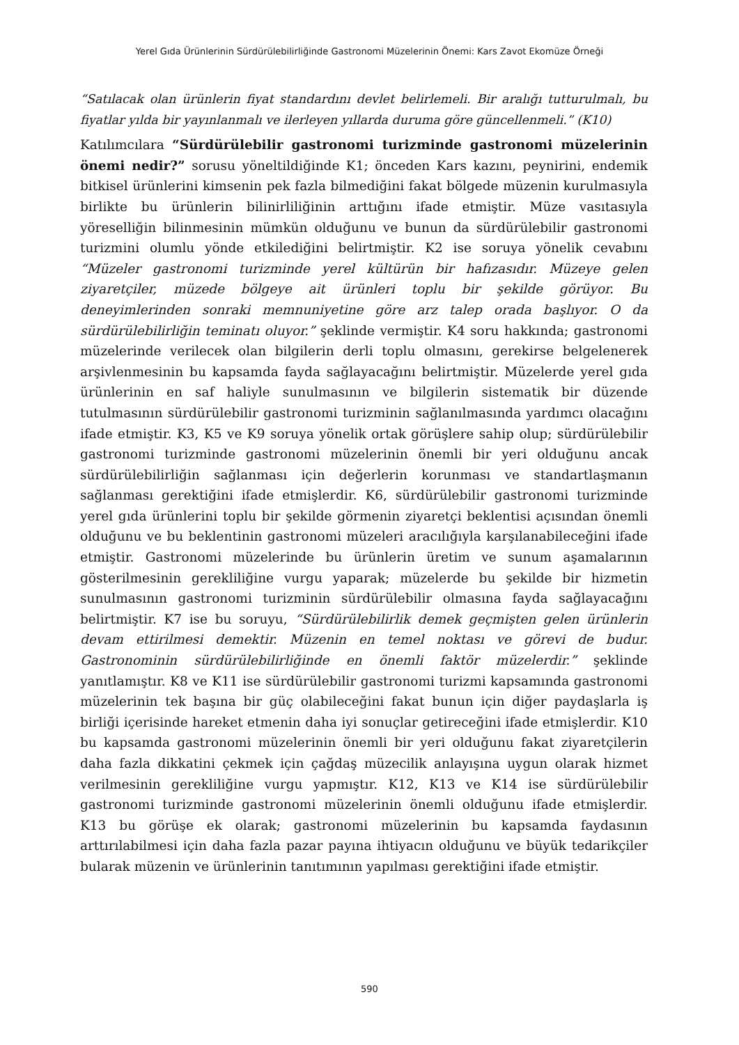Yerel Gıda Ürünlerinin Sürdürülebilirliğinde Gastronomi Müzelerinin Önemi: Kars Zavot Ekomüze Örneği
“Satılacak olan ürünlerin fiyat standardını devlet belirlemeli. Bir aralığı tutturulmalı, bu fiyatlar yılda bir yayınlanmalı ve ilerleyen yıllarda duruma göre güncellenmeli.” (K10)
Katılımcılara “Sürdürülebilir gastronomi turizminde gastronomi müzelerinin önemi nedir?” sorusu yöneltildiğinde K1; önceden Kars kazını, peynirini, endemik bitkisel ürünlerini kimsenin pek fazla bilmediğini fakat bölgede müzenin kurulmasıyla birlikte bu ürünlerin bilinirliliğinin arttığını ifade etmiştir. Müze vasıtasıyla yöreselliğin bilinmesinin mümkün olduğunu ve bunun da sürdürülebilir gastronomi turizmini olumlu yönde etkilediğini belirtmiştir. K2 ise soruya yönelik cevabını “Müzeler gastronomi turizminde yerel kültürün bir hafızasıdır. Müzeye gelen ziyaretçiler, müzede bölgeye ait ürünleri toplu bir şekilde görüyor. Bu deneyimlerinden sonraki memnuniyetine göre arz talep orada başlıyor. O da sürdürülebilirliğin teminatı oluyor.” şeklinde vermiştir. K4 soru hakkında; gastronomi müzelerinde verilecek olan bilgilerin derli toplu olmasını, gerekirse belgelenerek arşivlenmesinin bu kapsamda fayda sağlayacağını belirtmiştir. Müzelerde yerel gıda ürünlerinin en saf haliyle sunulmasının ve bilgilerin sistematik bir düzende tutulmasının sürdürülebilir gastronomi turizminin sağlanılmasında yardımcı olacağını ifade etmiştir. K3, K5 ve K9 soruya yönelik ortak görüşlere sahip olup; sürdürülebilir gastronomi turizminde gastronomi müzelerinin önemli bir yeri olduğunu ancak sürdürülebilirliğin sağlanması için değerlerin korunması ve standartlaşmanın sağlanması gerektiğini ifade etmişlerdir. K6, sürdürülebilir gastronomi turizminde yerel gıda ürünlerini toplu bir şekilde görmenin ziyaretçi beklentisi açısından önemli olduğunu ve bu beklentinin gastronomi müzeleri aracılığıyla karşılanabileceğini ifade etmiştir. Gastronomi müzelerinde bu ürünlerin üretim ve sunum aşamalarının gösterilmesinin gerekliliğine vurgu yaparak; müzelerde bu şekilde bir hizmetin sunulmasının gastronomi turizminin sürdürülebilir olmasına fayda sağlayacağını belirtmiştir. K7 ise bu soruyu, “Sürdürülebilirlik demek geçmişten gelen ürünlerin devam ettirilmesi demektir. Müzenin en temel noktası ve görevi de budur. Gastronominin sürdürülebilirliğinde en önemli faktör müzelerdir.” şeklinde yanıtlamıştır. K8 ve K11 ise sürdürülebilir gastronomi turizmi kapsamında gastronomi müzelerinin tek başına bir güç olabileceğini fakat bunun için diğer paydaşlarla iş birliği içerisinde hareket etmenin daha iyi sonuçlar getireceğini ifade etmişlerdir. K10 bu kapsamda gastronomi müzelerinin önemli bir yeri olduğunu fakat ziyaretçilerin daha fazla dikkatini çekmek için çağdaş müzecilik anlayışına uygun olarak hizmet verilmesinin gerekliliğine vurgu yapmıştır. K12, K13 ve K14 ise sürdürülebilir gastronomi turizminde gastronomi müzelerinin önemli olduğunu ifade etmişlerdir. K13 bu görüşe ek olarak; gastronomi müzelerinin bu kapsamda faydasının arttırılabilmesi için daha fazla pazar payına ihtiyacın olduğunu ve büyük tedarikçiler bularak müzenin ve ürünlerinin tanıtımının yapılması gerektiğini ifade etmiştir.
590